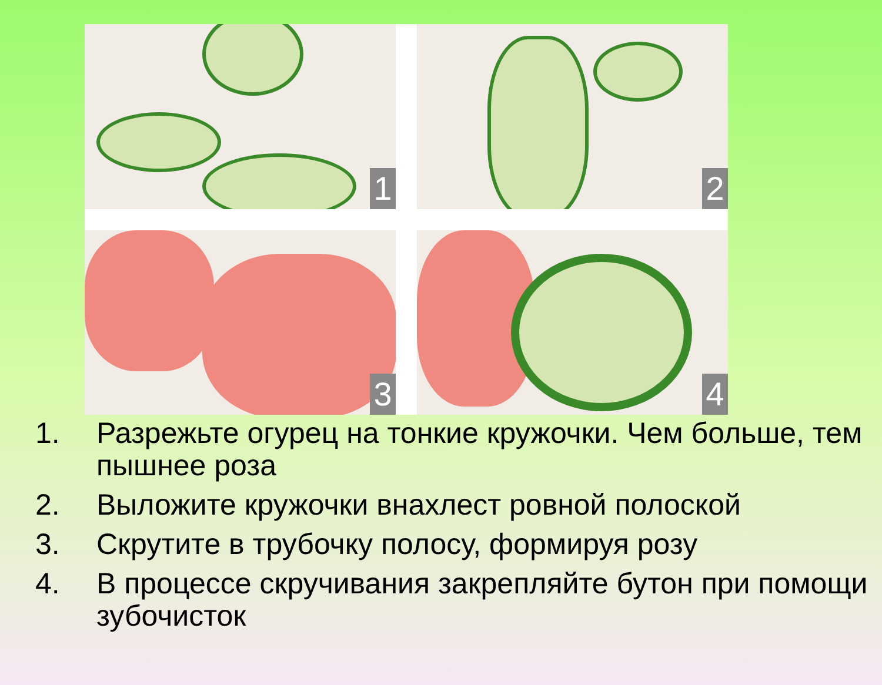1
2
3
4
1. Разрежьте огурец на тонкие кружочки. Чем больше, тем пышнее роза
2. Выложите кружочки внахлест ровной полоской
3. Скрутите в трубочку полосу, формируя розу
4. В процессе скручивания закрепляйте бутон при помощи зубочисток